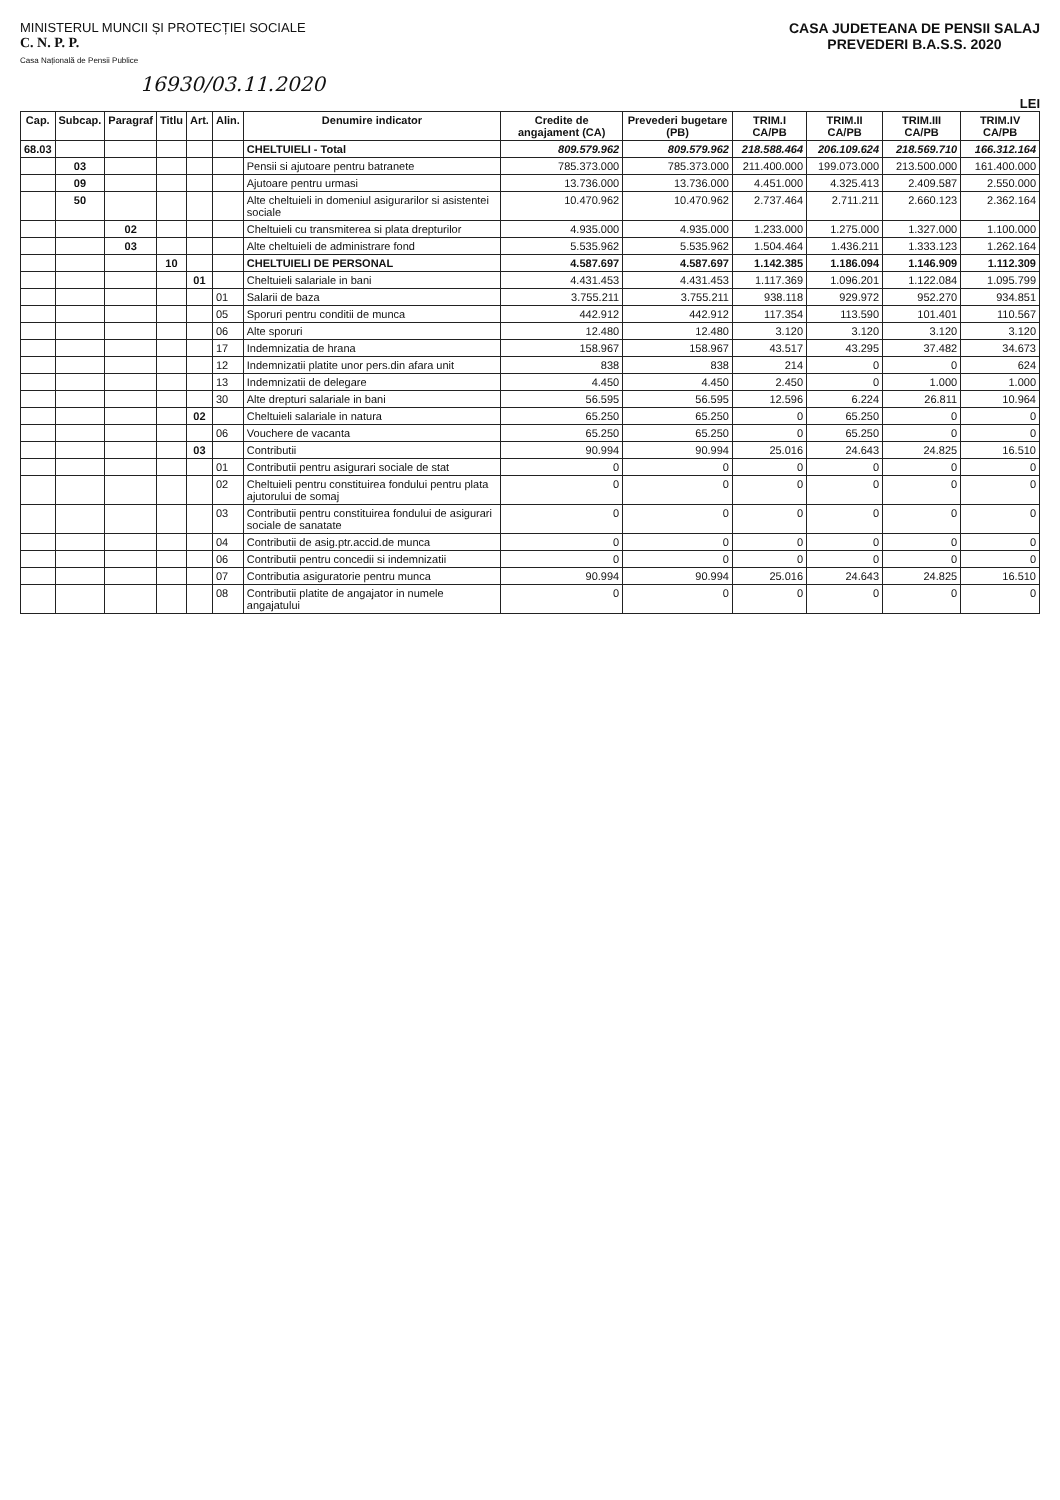MINISTERUL MUNCII ȘI PROTECȚIEI SOCIALE
C. N. P. P.
Casa Națională de Pensii Publice
CASA JUDETEANA DE PENSII SALAJ
PREVEDERI B.A.S.S. 2020
16930/03.11.2020
LEI
| Cap. | Subcap. | Paragraf | Titlu | Art. | Alin. | Denumire indicator | Credite de angajament (CA) | Prevederi bugetare (PB) | TRIM.I CA/PB | TRIM.II CA/PB | TRIM.III CA/PB | TRIM.IV CA/PB |
| --- | --- | --- | --- | --- | --- | --- | --- | --- | --- | --- | --- | --- |
| 68.03 | | | | | | CHELTUIELI - Total | 809.579.962 | 809.579.962 | 218.588.464 | 206.109.624 | 218.569.710 | 166.312.164 |
| | 03 | | | | | Pensii si ajutoare pentru batranete | 785.373.000 | 785.373.000 | 211.400.000 | 199.073.000 | 213.500.000 | 161.400.000 |
| | 09 | | | | | Ajutoare pentru urmasi | 13.736.000 | 13.736.000 | 4.451.000 | 4.325.413 | 2.409.587 | 2.550.000 |
| | 50 | | | | | Alte cheltuieli in domeniul asigurarilor si asistentei sociale | 10.470.962 | 10.470.962 | 2.737.464 | 2.711.211 | 2.660.123 | 2.362.164 |
| | | 02 | | | | Cheltuieli cu transmiterea si plata drepturilor | 4.935.000 | 4.935.000 | 1.233.000 | 1.275.000 | 1.327.000 | 1.100.000 |
| | | 03 | | | | Alte cheltuieli de administrare fond | 5.535.962 | 5.535.962 | 1.504.464 | 1.436.211 | 1.333.123 | 1.262.164 |
| | | | 10 | | | CHELTUIELI DE PERSONAL | 4.587.697 | 4.587.697 | 1.142.385 | 1.186.094 | 1.146.909 | 1.112.309 |
| | | | | 01 | | Cheltuieli salariale in bani | 4.431.453 | 4.431.453 | 1.117.369 | 1.096.201 | 1.122.084 | 1.095.799 |
| | | | | | 01 | Salarii de baza | 3.755.211 | 3.755.211 | 938.118 | 929.972 | 952.270 | 934.851 |
| | | | | | 05 | Sporuri pentru conditii de munca | 442.912 | 442.912 | 117.354 | 113.590 | 101.401 | 110.567 |
| | | | | | 06 | Alte sporuri | 12.480 | 12.480 | 3.120 | 3.120 | 3.120 | 3.120 |
| | | | | | 17 | Indemnizatia de hrana | 158.967 | 158.967 | 43.517 | 43.295 | 37.482 | 34.673 |
| | | | | | 12 | Indemnizatii platite unor pers.din afara unit | 838 | 838 | 214 | 0 | 0 | 624 |
| | | | | | 13 | Indemnizatii de delegare | 4.450 | 4.450 | 2.450 | 0 | 1.000 | 1.000 |
| | | | | | 30 | Alte drepturi salariale in bani | 56.595 | 56.595 | 12.596 | 6.224 | 26.811 | 10.964 |
| | | | | 02 | | Cheltuieli salariale in natura | 65.250 | 65.250 | 0 | 65.250 | 0 | 0 |
| | | | | | 06 | Vouchere de vacanta | 65.250 | 65.250 | 0 | 65.250 | 0 | 0 |
| | | | | 03 | | Contributii | 90.994 | 90.994 | 25.016 | 24.643 | 24.825 | 16.510 |
| | | | | | 01 | Contributii pentru asigurari sociale de stat | 0 | 0 | 0 | 0 | 0 | 0 |
| | | | | | 02 | Cheltuieli pentru constituirea fondului pentru plata ajutorului de somaj | 0 | 0 | 0 | 0 | 0 | 0 |
| | | | | | 03 | Contributii pentru constituirea fondului de asigurari sociale de sanatate | 0 | 0 | 0 | 0 | 0 | 0 |
| | | | | | 04 | Contributii de asig.ptr.accid.de munca | 0 | 0 | 0 | 0 | 0 | 0 |
| | | | | | 06 | Contributii pentru concedii si indemnizatii | 0 | 0 | 0 | 0 | 0 | 0 |
| | | | | | 07 | Contributia asiguratorie pentru munca | 90.994 | 90.994 | 25.016 | 24.643 | 24.825 | 16.510 |
| | | | | | 08 | Contributii platite de angajator in numele angajatului | 0 | 0 | 0 | 0 | 0 | 0 |